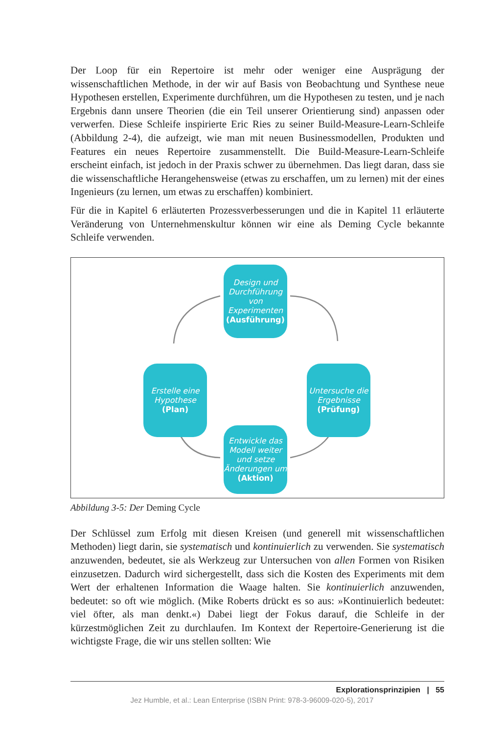Der Loop für ein Repertoire ist mehr oder weniger eine Ausprägung der wissenschaftlichen Methode, in der wir auf Basis von Beobachtung und Synthese neue Hypothesen erstellen, Experimente durchführen, um die Hypothesen zu testen, und je nach Ergebnis dann unsere Theorien (die ein Teil unserer Orientierung sind) anpassen oder verwerfen. Diese Schleife inspirierte Eric Ries zu seiner Build-Measure-Learn-Schleife (Abbildung 2-4), die aufzeigt, wie man mit neuen Businessmodellen, Produkten und Features ein neues Repertoire zusammenstellt. Die Build-Measure-Learn-Schleife erscheint einfach, ist jedoch in der Praxis schwer zu übernehmen. Das liegt daran, dass sie die wissenschaftliche Herangehensweise (etwas zu erschaffen, um zu lernen) mit der eines Ingenieurs (zu lernen, um etwas zu erschaffen) kombiniert.
Für die in Kapitel 6 erläuterten Prozessverbesserungen und die in Kapitel 11 erläuterte Veränderung von Unternehmenskultur können wir eine als Deming Cycle bekannte Schleife verwenden.
Design und Durchführung von Experimenten
(Ausführung)
Erstelle eine Hypothese
(Plan)
Untersuche die Ergebnisse
(Prüfung)
Entwickle das Modell weiter und setze Änderungen um
(Aktion)
Abbildung 3-5: Der Deming Cycle
Der Schlüssel zum Erfolg mit diesen Kreisen (und generell mit wissenschaftlichen Methoden) liegt darin, sie systematisch und kontinuierlich zu verwenden. Sie systematisch anzuwenden, bedeutet, sie als Werkzeug zur Untersuchen von allen Formen von Risiken einzusetzen. Dadurch wird sichergestellt, dass sich die Kosten des Experiments mit dem Wert der erhaltenen Information die Waage halten. Sie kontinuierlich anzuwenden, bedeutet: so oft wie möglich. (Mike Roberts drückt es so aus: »Kontinuierlich bedeutet: viel öfter, als man denkt.«) Dabei liegt der Fokus darauf, die Schleife in der kürzestmöglichen Zeit zu durchlaufen. Im Kontext der Repertoire-Generierung ist die wichtigste Frage, die wir uns stellen sollten: Wie
Explorationsprinzipien | 55
Jez Humble, et al.: Lean Enterprise (ISBN Print: 978-3-96009-020-5), 2017